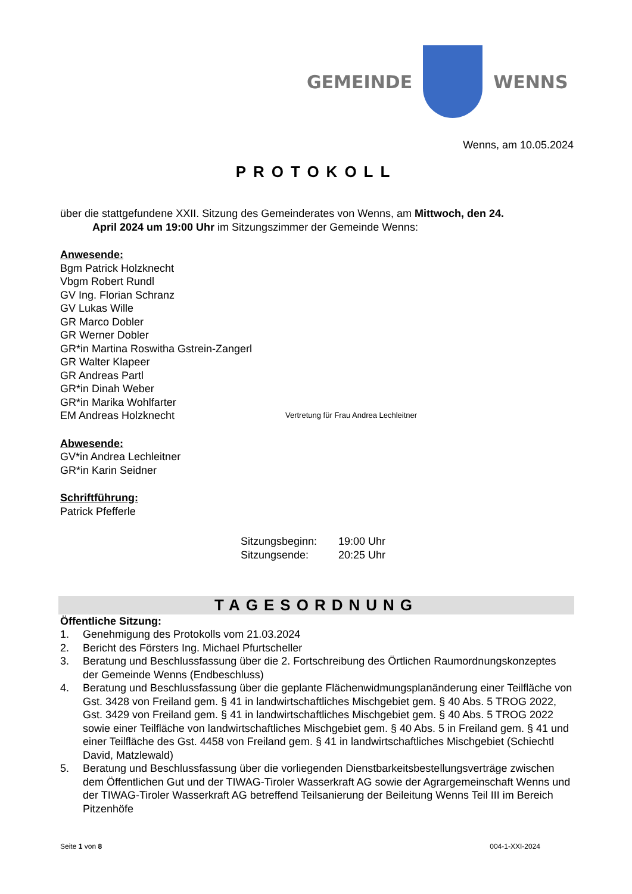GEMEINDE WENNS
Wenns, am 10.05.2024
PROTOKOLL
über die stattgefundene XXII. Sitzung des Gemeinderates von Wenns, am Mittwoch, den 24.
   April 2024 um 19:00 Uhr im Sitzungszimmer der Gemeinde Wenns:
Anwesende:
Bgm Patrick Holzknecht
Vbgm Robert Rundl
GV Ing. Florian Schranz
GV Lukas Wille
GR Marco Dobler
GR Werner Dobler
GR*in Martina Roswitha Gstrein-Zangerl
GR Walter Klapeer
GR Andreas Partl
GR*in Dinah Weber
GR*in Marika Wohlfarter
EM Andreas Holzknecht Vertretung für Frau Andrea Lechleitner
Abwesende:
GV*in Andrea Lechleitner
GR*in Karin Seidner
Schriftführung:
Patrick Pfefferle
Sitzungsbeginn: 19:00 Uhr
Sitzungsende: 20:25 Uhr
TAGESORDNUNG
Öffentliche Sitzung:
1. Genehmigung des Protokolls vom 21.03.2024
2. Bericht des Försters Ing. Michael Pfurtscheller
3. Beratung und Beschlussfassung über die 2. Fortschreibung des Örtlichen Raumordnungskonzeptes der Gemeinde Wenns (Endbeschluss)
4. Beratung und Beschlussfassung über die geplante Flächenwidmungsplanänderung einer Teilfläche von Gst. 3428 von Freiland gem. § 41 in landwirtschaftliches Mischgebiet gem. § 40 Abs. 5 TROG 2022, Gst. 3429 von Freiland gem. § 41 in landwirtschaftliches Mischgebiet gem. § 40 Abs. 5 TROG 2022 sowie einer Teilfläche von landwirtschaftliches Mischgebiet gem. § 40 Abs. 5 in Freiland gem. § 41 und einer Teilfläche des Gst. 4458 von Freiland gem. § 41 in landwirtschaftliches Mischgebiet (Schiechtl David, Matzlewald)
5. Beratung und Beschlussfassung über die vorliegenden Dienstbarkeitsbestellungsverträge zwischen dem Öffentlichen Gut und der TIWAG-Tiroler Wasserkraft AG sowie der Agrargemeinschaft Wenns und der TIWAG-Tiroler Wasserkraft AG betreffend Teilsanierung der Beileitung Wenns Teil III im Bereich Pitzenhöfe
Seite 1 von 8 004-1-XXI-2024